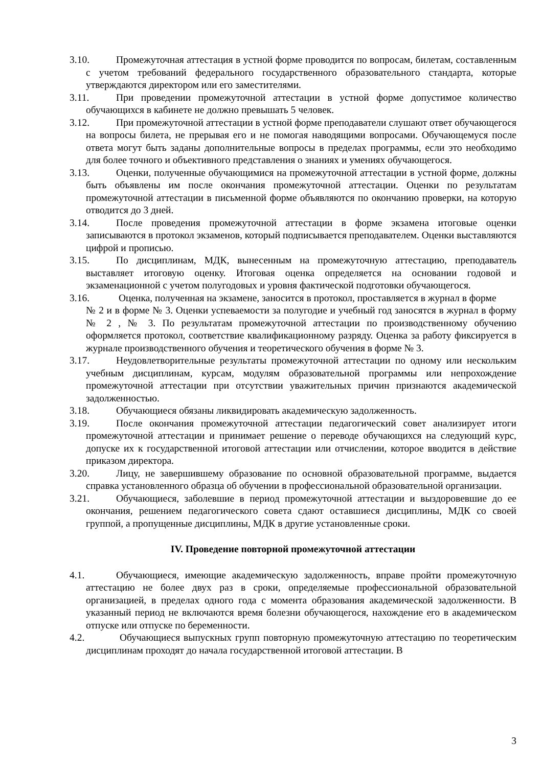3.10. Промежуточная аттестация в устной форме проводится по вопросам, билетам, составленным с учетом требований федерального государственного образовательного стандарта, которые утверждаются директором или его заместителями.
3.11. При проведении промежуточной аттестации в устной форме допустимое количество обучающихся в кабинете не должно превышать 5 человек.
3.12. При промежуточной аттестации в устной форме преподаватели слушают ответ обучающегося на вопросы билета, не прерывая его и не помогая наводящими вопросами. Обучающемуся после ответа могут быть заданы дополнительные вопросы в пределах программы, если это необходимо для более точного и объективного представления о знаниях и умениях обучающегося.
3.13. Оценки, полученные обучающимися на промежуточной аттестации в устной форме, должны быть объявлены им после окончания промежуточной аттестации. Оценки по результатам промежуточной аттестации в письменной форме объявляются по окончанию проверки, на которую отводится до 3 дней.
3.14. После проведения промежуточной аттестации в форме экзамена итоговые оценки записываются в протокол экзаменов, который подписывается преподавателем. Оценки выставляются цифрой и прописью.
3.15. По дисциплинам, МДК, вынесенным на промежуточную аттестацию, преподаватель выставляет итоговую оценку. Итоговая оценка определяется на основании годовой и экзаменационной с учетом полугодовых и уровня фактической подготовки обучающегося.
3.16. Оценка, полученная на экзамене, заносится в протокол, проставляется в журнал в форме
№ 2 и в форме № 3. Оценки успеваемости за полугодие и учебный год заносятся в журнал в форму № 2 , № 3. По результатам промежуточной аттестации по производственному обучению оформляется протокол, соответствие квалификационному разряду. Оценка за работу фиксируется в журнале производственного обучения и теоретического обучения в форме № 3.
3.17. Неудовлетворительные результаты промежуточной аттестации по одному или нескольким учебным дисциплинам, курсам, модулям образовательной программы или непрохождение промежуточной аттестации при отсутствии уважительных причин признаются академической задолженностью.
3.18. Обучающиеся обязаны ликвидировать академическую задолженность.
3.19. После окончания промежуточной аттестации педагогический совет анализирует итоги промежуточной аттестации и принимает решение о переводе обучающихся на следующий курс, допуске их к государственной итоговой аттестации или отчислении, которое вводится в действие приказом директора.
3.20. Лицу, не завершившему образование по основной образовательной программе, выдается справка установленного образца об обучении в профессиональной образовательной организации.
3.21. Обучающиеся, заболевшие в период промежуточной аттестации и выздоровевшие до ее окончания, решением педагогического совета сдают оставшиеся дисциплины, МДК со своей группой, а пропущенные дисциплины, МДК в другие установленные сроки.
IV. Проведение повторной промежуточной аттестации
4.1. Обучающиеся, имеющие академическую задолженность, вправе пройти промежуточную аттестацию не более двух раз в сроки, определяемые профессиональной образовательной организацией, в пределах одного года с момента образования академической задолженности. В указанный период не включаются время болезни обучающегося, нахождение его в академическом отпуске или отпуске по беременности.
4.2. Обучающиеся выпускных групп повторную промежуточную аттестацию по теоретическим дисциплинам проходят до начала государственной итоговой аттестации. В
3